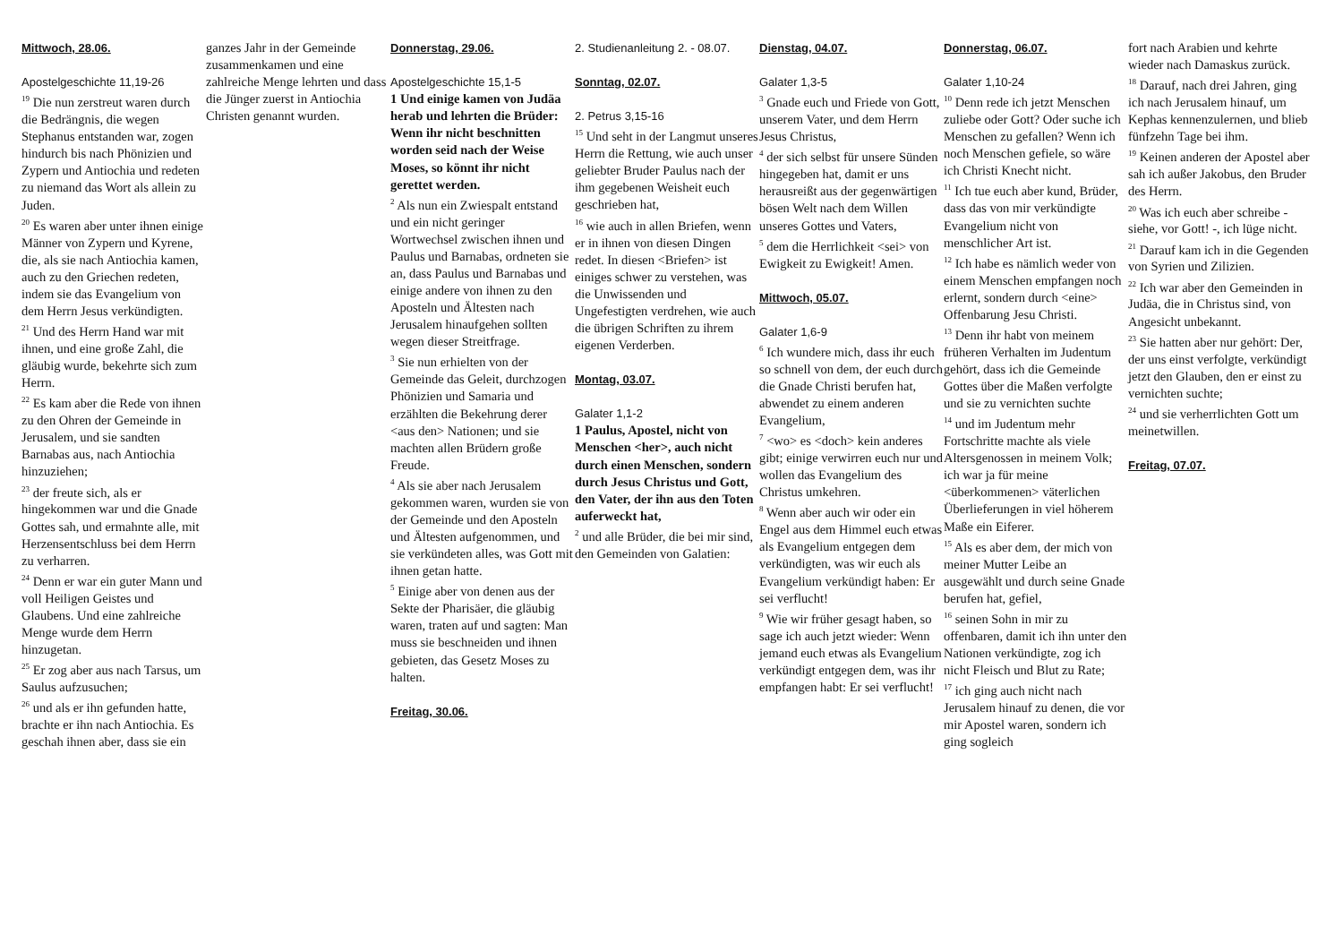Mittwoch, 28.06.
Apostelgeschichte 11,19-26
<sup>19</sup> Die nun zerstreut waren durch die Bedrängnis, die wegen Stephanus entstanden war, zogen hindurch bis nach Phönizien und Zypern und Antiochia und redeten zu niemand das Wort als allein zu Juden.
<sup>20</sup> Es waren aber unter ihnen einige Männer von Zypern und Kyrene, die, als sie nach Antiochia kamen, auch zu den Griechen redeten, indem sie das Evangelium von dem Herrn Jesus verkündigten.
<sup>21</sup> Und des Herrn Hand war mit ihnen, und eine große Zahl, die gläubig wurde, bekehrte sich zum Herrn.
<sup>22</sup> Es kam aber die Rede von ihnen zu den Ohren der Gemeinde in Jerusalem, und sie sandten Barnabas aus, nach Antiochia hinzuziehen;
<sup>23</sup> der freute sich, als er hingekommen war und die Gnade Gottes sah, und ermahnte alle, mit Herzensentschluss bei dem Herrn zu verharren.
<sup>24</sup> Denn er war ein guter Mann und voll Heiligen Geistes und Glaubens. Und eine zahlreiche Menge wurde dem Herrn hinzugetan.
<sup>25</sup> Er zog aber aus nach Tarsus, um Saulus aufzusuchen;
<sup>26</sup> und als er ihn gefunden hatte, brachte er ihn nach Antiochia. Es geschah ihnen aber, dass sie ein
ganzes Jahr in der Gemeinde zusammenkamen und eine zahlreiche Menge lehrten und dass die Jünger zuerst in Antiochia Christen genannt wurden.
Donnerstag, 29.06.
Apostelgeschichte 15,1-5
1 Und einige kamen von Judäa herab und lehrten die Brüder: Wenn ihr nicht beschnitten worden seid nach der Weise Moses, so könnt ihr nicht gerettet werden.
<sup>2</sup> Als nun ein Zwiespalt entstand und ein nicht geringer Wortwechsel zwischen ihnen und Paulus und Barnabas, ordneten sie an, dass Paulus und Barnabas und einige andere von ihnen zu den Aposteln und Ältesten nach Jerusalem hinaufgehen sollten wegen dieser Streitfrage.
<sup>3</sup> Sie nun erhielten von der Gemeinde das Geleit, durchzogen Phönizien und Samaria und erzählten die Bekehrung derer <aus den> Nationen; und sie machten allen Brüdern große Freude.
<sup>4</sup> Als sie aber nach Jerusalem gekommen waren, wurden sie von der Gemeinde und den Aposteln und Ältesten aufgenommen, und sie verkündeten alles, was Gott mit ihnen getan hatte.
<sup>5</sup> Einige aber von denen aus der Sekte der Pharisäer, die gläubig waren, traten auf und sagten: Man muss sie beschneiden und ihnen gebieten, das Gesetz Moses zu halten.
Freitag, 30.06.
2. Studienanleitung 2. - 08.07.
Sonntag, 02.07.
2. Petrus 3,15-16
<sup>15</sup> Und seht in der Langmut unseres Herrn die Rettung, wie auch unser geliebter Bruder Paulus nach der ihm gegebenen Weisheit euch geschrieben hat,
<sup>16</sup> wie auch in allen Briefen, wenn er in ihnen von diesen Dingen redet. In diesen <Briefen> ist einiges schwer zu verstehen, was die Unwissenden und Ungefestigten verdrehen, wie auch die übrigen Schriften zu ihrem eigenen Verderben.
Montag, 03.07.
Galater 1,1-2
1 Paulus, Apostel, nicht von Menschen <her>, auch nicht durch einen Menschen, sondern durch Jesus Christus und Gott, den Vater, der ihn aus den Toten auferweckt hat,
<sup>2</sup> und alle Brüder, die bei mir sind, den Gemeinden von Galatien:
Dienstag, 04.07.
Galater 1,3-5
<sup>3</sup> Gnade euch und Friede von Gott, unserem Vater, und dem Herrn Jesus Christus,
<sup>4</sup> der sich selbst für unsere Sünden hingegeben hat, damit er uns herausreißt aus der gegenwärtigen bösen Welt nach dem Willen unseres Gottes und Vaters,
<sup>5</sup> dem die Herrlichkeit <sei> von Ewigkeit zu Ewigkeit! Amen.
Mittwoch, 05.07.
Galater 1,6-9
<sup>6</sup> Ich wundere mich, dass ihr euch so schnell von dem, der euch durch die Gnade Christi berufen hat, abwendet zu einem anderen Evangelium,
<sup>7</sup> <wo> es <doch> kein anderes gibt; einige verwirren euch nur und wollen das Evangelium des Christus umkehren.
<sup>8</sup> Wenn aber auch wir oder ein Engel aus dem Himmel euch etwas als Evangelium entgegen dem verkündigten, was wir euch als Evangelium verkündigt haben: Er sei verflucht!
<sup>9</sup> Wie wir früher gesagt haben, so sage ich auch jetzt wieder: Wenn jemand euch etwas als Evangelium verkündigt entgegen dem, was ihr empfangen habt: Er sei verflucht!
Donnerstag, 06.07.
Galater 1,10-24
<sup>10</sup> Denn rede ich jetzt Menschen zuliebe oder Gott? Oder suche ich Menschen zu gefallen? Wenn ich noch Menschen gefiele, so wäre ich Christi Knecht nicht.
<sup>11</sup> Ich tue euch aber kund, Brüder, dass das von mir verkündigte Evangelium nicht von menschlicher Art ist.
<sup>12</sup> Ich habe es nämlich weder von einem Menschen empfangen noch erlernt, sondern durch <eine> Offenbarung Jesu Christi.
<sup>13</sup> Denn ihr habt von meinem früheren Verhalten im Judentum gehört, dass ich die Gemeinde Gottes über die Maßen verfolgte und sie zu vernichten suchte
<sup>14</sup> und im Judentum mehr Fortschritte machte als viele Altersgenossen in meinem Volk; ich war ja für meine <überkommenen> väterlichen Überlieferungen in viel höherem Maße ein Eiferer.
<sup>15</sup> Als es aber dem, der mich von meiner Mutter Leibe an ausgewählt und durch seine Gnade berufen hat, gefiel,
<sup>16</sup> seinen Sohn in mir zu offenbaren, damit ich ihn unter den Nationen verkündigte, zog ich nicht Fleisch und Blut zu Rate;
<sup>17</sup> ich ging auch nicht nach Jerusalem hinauf zu denen, die vor mir Apostel waren, sondern ich ging sogleich
fort nach Arabien und kehrte wieder nach Damaskus zurück.
<sup>18</sup> Darauf, nach drei Jahren, ging ich nach Jerusalem hinauf, um Kephas kennenzulernen, und blieb fünfzehn Tage bei ihm.
<sup>19</sup> Keinen anderen der Apostel aber sah ich außer Jakobus, den Bruder des Herrn.
<sup>20</sup> Was ich euch aber schreibe - siehe, vor Gott! -, ich lüge nicht.
<sup>21</sup> Darauf kam ich in die Gegenden von Syrien und Zilizien.
<sup>22</sup> Ich war aber den Gemeinden in Judäa, die in Christus sind, von Angesicht unbekannt.
<sup>23</sup> Sie hatten aber nur gehört: Der, der uns einst verfolgte, verkündigt jetzt den Glauben, den er einst zu vernichten suchte;
<sup>24</sup> und sie verherrlichten Gott um meinetwillen.
Freitag, 07.07.